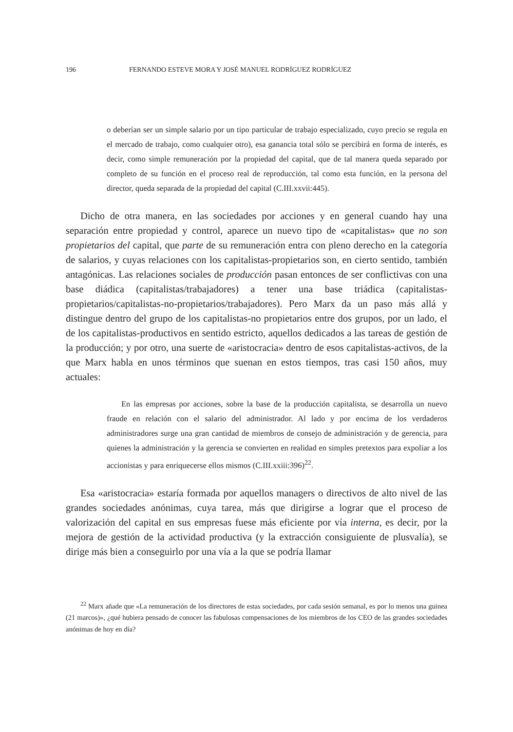196 FERNANDO ESTEVE MORA Y JOSÉ MANUEL RODRÍGUEZ RODRÍGUEZ
o deberían ser un simple salario por un tipo particular de trabajo especializado, cuyo precio se regula en el mercado de trabajo, como cualquier otro), esa ganancia total sólo se percibirá en forma de interés, es decir, como simple remuneración por la propiedad del capital, que de tal manera queda separado por completo de su función en el proceso real de reproducción, tal como esta función, en la persona del director, queda separada de la propiedad del capital (C.III.xxvii:445).
Dicho de otra manera, en las sociedades por acciones y en general cuando hay una separación entre propiedad y control, aparece un nuevo tipo de «capitalistas» que no son propietarios del capital, que parte de su remuneración entra con pleno derecho en la categoría de salarios, y cuyas relaciones con los capitalistas-propietarios son, en cierto sentido, también antagónicas. Las relaciones sociales de producción pasan entonces de ser conflictivas con una base diádica (capitalistas/trabajadores) a tener una base triádica (capitalistas-propietarios/capitalistas-no-propietarios/trabajadores). Pero Marx da un paso más allá y distingue dentro del grupo de los capitalistas-no propietarios entre dos grupos, por un lado, el de los capitalistas-productivos en sentido estricto, aquellos dedicados a las tareas de gestión de la producción; y por otro, una suerte de «aristocracia» dentro de esos capitalistas-activos, de la que Marx habla en unos términos que suenan en estos tiempos, tras casi 150 años, muy actuales:
En las empresas por acciones, sobre la base de la producción capitalista, se desarrolla un nuevo fraude en relación con el salario del administrador. Al lado y por encima de los verdaderos administradores surge una gran cantidad de miembros de consejo de administración y de gerencia, para quienes la administración y la gerencia se convierten en realidad en simples pretextos para expoliar a los accionistas y para enriquecerse ellos mismos (C.III.xxiii:396)<sup>22</sup>.
Esa «aristocracia» estaría formada por aquellos managers o directivos de alto nivel de las grandes sociedades anónimas, cuya tarea, más que dirigirse a lograr que el proceso de valorización del capital en sus empresas fuese más eficiente por vía interna, es decir, por la mejora de gestión de la actividad productiva (y la extracción consiguiente de plusvalía), se dirige más bien a conseguirlo por una vía a la que se podría llamar
<sup>22</sup> Marx añade que «La remuneración de los directores de estas sociedades, por cada sesión semanal, es por lo menos una guinea (21 marcos)», ¿qué hubiera pensado de conocer las fabulosas compensaciones de los miembros de los CEO de las grandes sociedades anónimas de hoy en día?